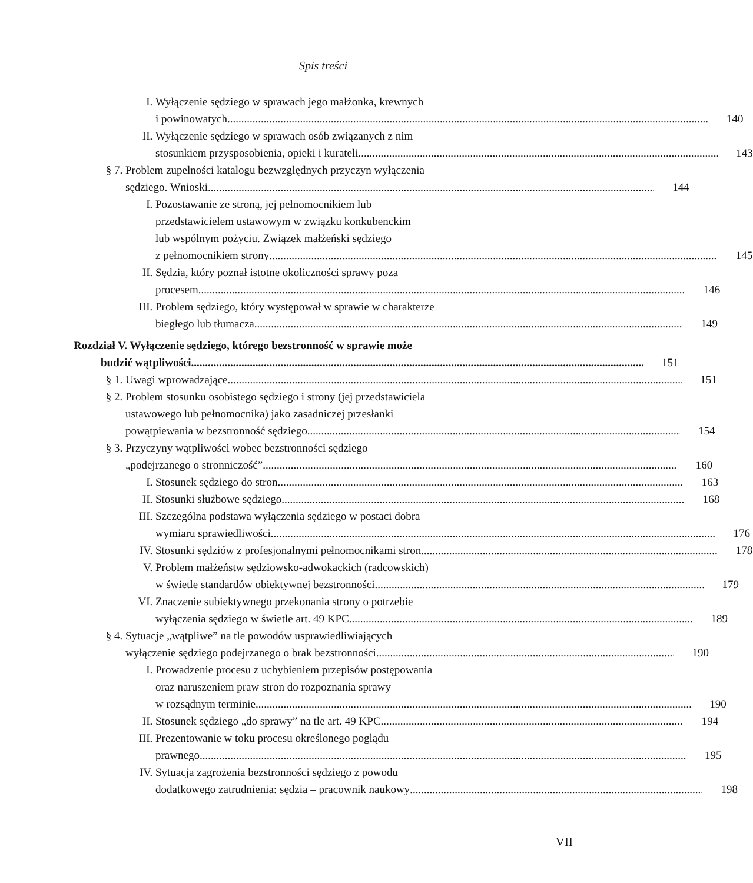Spis treści
I. Wyłączenie sędziego w sprawach jego małżonka, krewnych
i powinowatych
140
II. Wyłączenie sędziego w sprawach osób związanych z nim
stosunkiem przysposobienia, opieki i kurateli
143
§ 7. Problem zupełności katalogu bezwzględnych przyczyn wyłączenia
sędziego. Wnioski
144
I. Pozostawanie ze stroną, jej pełnomocnikiem lub
przedstawicielem ustawowym w związku konkubenckim
lub wspólnym pożyciu. Związek małżeński sędziego
z pełnomocnikiem strony
145
II. Sędzia, który poznał istotne okoliczności sprawy poza
procesem
146
III. Problem sędziego, który występował w sprawie w charakterze
biegłego lub tłumacza
149
Rozdział V. Wyłączenie sędziego, którego bezstronność w sprawie może
budzić wątpliwości
151
§ 1. Uwagi wprowadzające 151
§ 2. Problem stosunku osobistego sędziego i strony (jej przedstawiciela
ustawowego lub pełnomocnika) jako zasadniczej przesłanki
powątpiewania w bezstronność sędziego
154
§ 3. Przyczyny wątpliwości wobec bezstronności sędziego
„podejrzanego o stronniczość”
160
I. Stosunek sędziego do stron 163
II. Stosunki służbowe sędziego 168
III. Szczególna podstawa wyłączenia sędziego w postaci dobra
wymiaru sprawiedliwości
176
IV. Stosunki sędziów z profesjonalnymi pełnomocnikami stron
178
V. Problem małżeństw sędziowsko-adwokackich (radcowskich)
w świetle standardów obiektywnej bezstronności
179
VI. Znaczenie subiektywnego przekonania strony o potrzebie
wyłączenia sędziego w świetle art. 49 KPC
189
§ 4. Sytuacje „wątpliwe” na tle powodów usprawiedliwiających
wyłączenie sędziego podejrzanego o brak bezstronności
190
I. Prowadzenie procesu z uchybieniem przepisów postępowania
oraz naruszeniem praw stron do rozpoznania sprawy
w rozsądnym terminie
190
II. Stosunek sędziego „do sprawy” na tle art. 49 KPC
194
III. Prezentowanie w toku procesu określonego poglądu
prawnego
195
IV. Sytuacja zagrożenia bezstronności sędziego z powodu
dodatkowego zatrudnienia: sędzia – pracownik naukowy
198
VII